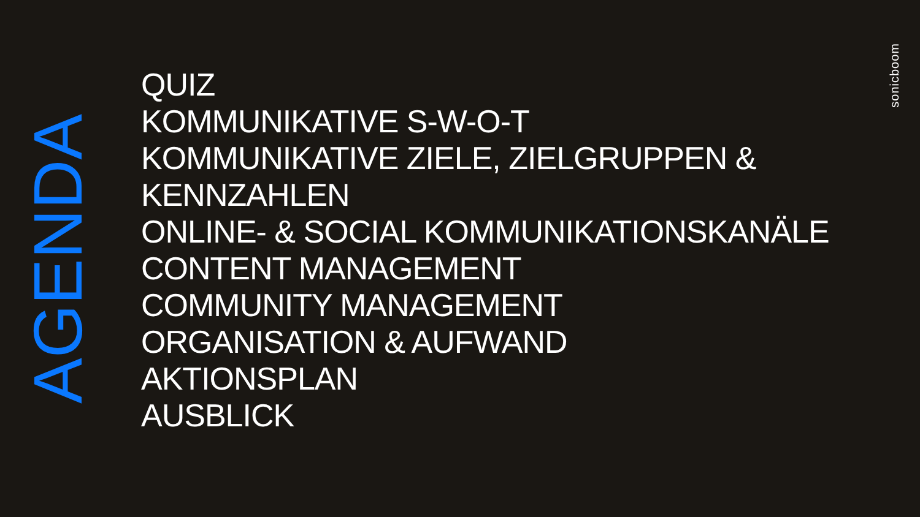AGENDA
QUIZ
KOMMUNIKATIVE S-W-O-T
KOMMUNIKATIVE ZIELE, ZIELGRUPPEN &
KENNZAHLEN
ONLINE- & SOCIAL KOMMUNIKATIONSKANÄLE
CONTENT MANAGEMENT
COMMUNITY MANAGEMENT
ORGANISATION & AUFWAND
AKTIONSPLAN
AUSBLICK
sonicboom